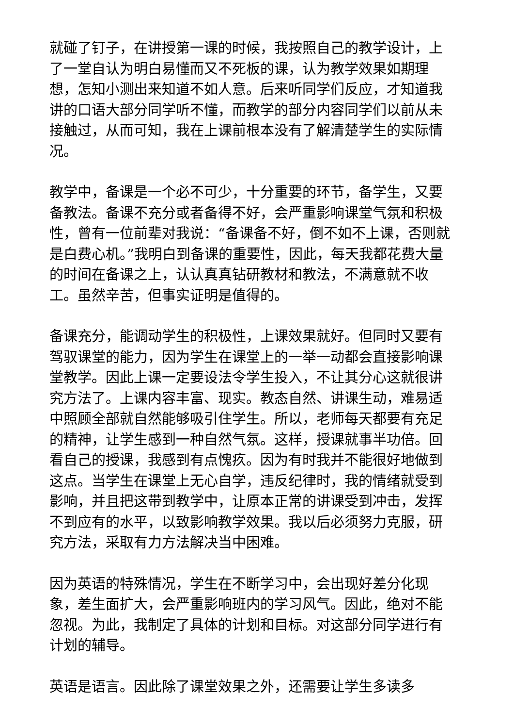就碰了钉子，在讲授第一课的时候，我按照自己的教学设计，上了一堂自认为明白易懂而又不死板的课，认为教学效果如期理想，怎知小测出来知道不如人意。后来听同学们反应，才知道我讲的口语大部分同学听不懂，而教学的部分内容同学们以前从未接触过，从而可知，我在上课前根本没有了解清楚学生的实际情况。
教学中，备课是一个必不可少，十分重要的环节，备学生，又要备教法。备课不充分或者备得不好，会严重影响课堂气氛和积极性，曾有一位前辈对我说：“备课备不好，倒不如不上课，否则就是白费心机。”我明白到备课的重要性，因此，每天我都花费大量的时间在备课之上，认认真真钻研教材和教法，不满意就不收工。虽然辛苦，但事实证明是值得的。
备课充分，能调动学生的积极性，上课效果就好。但同时又要有驾驭课堂的能力，因为学生在课堂上的一举一动都会直接影响课堂教学。因此上课一定要设法令学生投入，不让其分心这就很讲究方法了。上课内容丰富、现实。教态自然、讲课生动，难易适中照顾全部就自然能够吸引住学生。所以，老师每天都要有充足的精神，让学生感到一种自然气氛。这样，授课就事半功倍。回看自己的授课，我感到有点愧疚。因为有时我并不能很好地做到这点。当学生在课堂上无心自学，违反纪律时，我的情绪就受到影响，并且把这带到教学中，让原本正常的讲课受到冲击，发挥不到应有的水平，以致影响教学效果。我以后必须努力克服，研究方法，采取有力方法解决当中困难。
因为英语的特殊情况，学生在不断学习中，会出现好差分化现象，差生面扩大，会严重影响班内的学习风气。因此，绝对不能忽视。为此，我制定了具体的计划和目标。对这部分同学进行有计划的辅导。
英语是语言。因此除了课堂效果之外，还需要让学生多读多